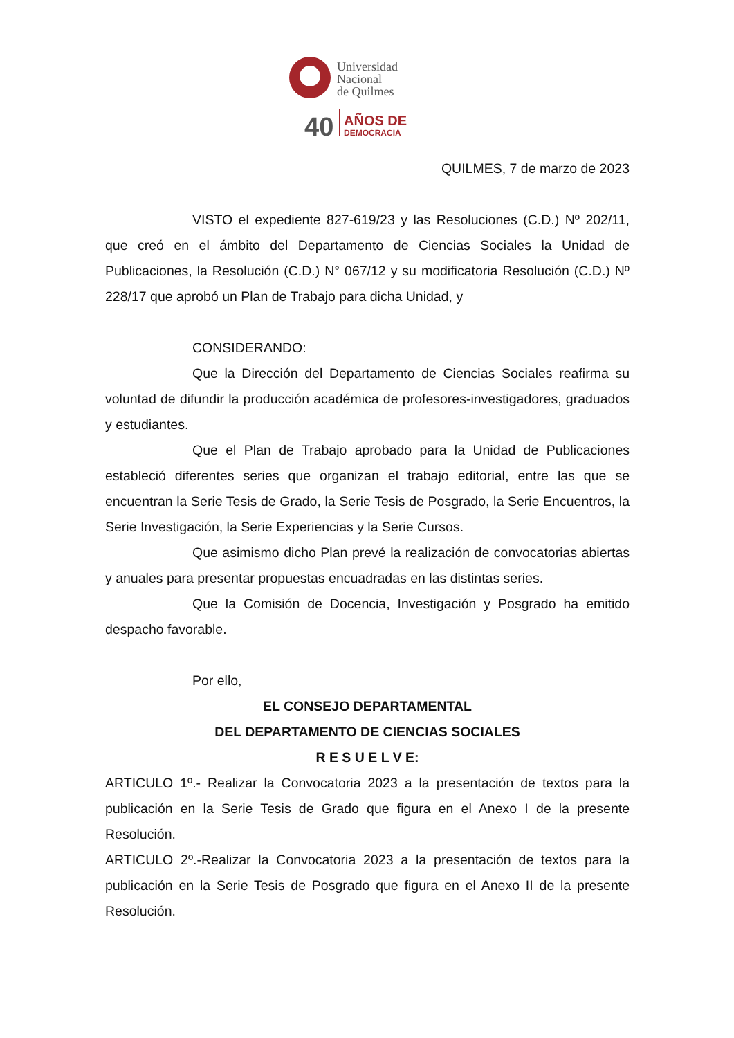Universidad
Nacional
de Quilmes
40
AÑOS DE
DEMOCRACIA
QUILMES, 7 de marzo de 2023
VISTO el expediente 827-619/23 y las Resoluciones (C.D.) Nº 202/11, que creó en el ámbito del Departamento de Ciencias Sociales la Unidad de Publicaciones, la Resolución (C.D.) N° 067/12 y su modificatoria Resolución (C.D.) Nº 228/17 que aprobó un Plan de Trabajo para dicha Unidad, y
CONSIDERANDO:
Que la Dirección del Departamento de Ciencias Sociales reafirma su voluntad de difundir la producción académica de profesores-investigadores, graduados y estudiantes.
Que el Plan de Trabajo aprobado para la Unidad de Publicaciones estableció diferentes series que organizan el trabajo editorial, entre las que se encuentran la Serie Tesis de Grado, la Serie Tesis de Posgrado, la Serie Encuentros, la Serie Investigación, la Serie Experiencias y la Serie Cursos.
Que asimismo dicho Plan prevé la realización de convocatorias abiertas y anuales para presentar propuestas encuadradas en las distintas series.
Que la Comisión de Docencia, Investigación y Posgrado ha emitido despacho favorable.
Por ello,
EL CONSEJO DEPARTAMENTAL
DEL DEPARTAMENTO DE CIENCIAS SOCIALES
R E S U E L V E:
ARTICULO 1º.- Realizar la Convocatoria 2023 a la presentación de textos para la publicación en la Serie Tesis de Grado que figura en el Anexo I de la presente Resolución.
ARTICULO 2º.-Realizar la Convocatoria 2023 a la presentación de textos para la publicación en la Serie Tesis de Posgrado que figura en el Anexo II de la presente Resolución.